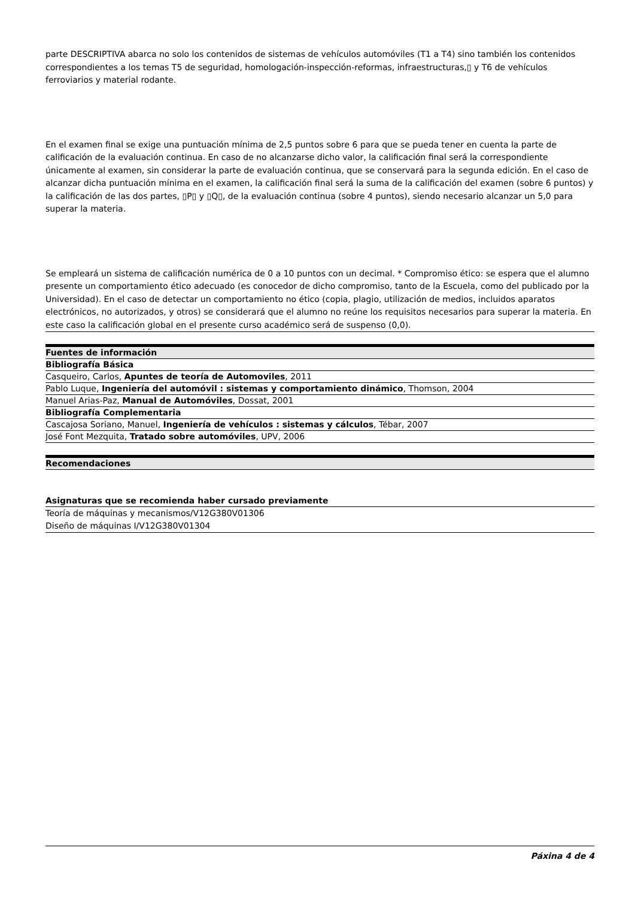parte DESCRIPTIVA abarca no solo los contenidos de sistemas de vehículos automóviles (T1 a T4) sino también los contenidos correspondientes a los temas T5 de seguridad, homologación-inspección-reformas, infraestructuras,▯ y T6 de vehículos ferroviarios y material rodante.
En el examen final se exige una puntuación mínima de 2,5 puntos sobre 6 para que se pueda tener en cuenta la parte de calificación de la evaluación continua. En caso de no alcanzarse dicho valor, la calificación final será la correspondiente únicamente al examen, sin considerar la parte de evaluación continua, que se conservará para la segunda edición. En el caso de alcanzar dicha puntuación mínima en el examen, la calificación final será la suma de la calificación del examen (sobre 6 puntos) y la calificación de las dos partes, ▯P▯ y ▯Q▯, de la evaluación continua (sobre 4 puntos), siendo necesario alcanzar un 5,0 para superar la materia.
Se empleará un sistema de calificación numérica de 0 a 10 puntos con un decimal. * Compromiso ético: se espera que el alumno presente un comportamiento ético adecuado (es conocedor de dicho compromiso, tanto de la Escuela, como del publicado por la Universidad). En el caso de detectar un comportamiento no ético (copia, plagio, utilización de medios, incluidos aparatos electrónicos, no autorizados, y otros) se considerará que el alumno no reúne los requisitos necesarios para superar la materia. En este caso la calificación global en el presente curso académico será de suspenso (0,0).
| Fuentes de información |
| --- |
| Bibliografía Básica |
| Casqueiro, Carlos, Apuntes de teoría de Automoviles , 2011 |
| Pablo Luque, Ingeniería del automóvil : sistemas y comportamiento dinámico , Thomson, 2004 |
| Manuel Arias-Paz, Manual de Automóviles , Dossat, 2001 |
| Bibliografía Complementaria |
| Cascajosa Soriano, Manuel, Ingeniería de vehículos : sistemas y cálculos , Tébar, 2007 |
| José Font Mezquita, Tratado sobre automóviles , UPV, 2006 |
| Recomendaciones |
| --- |
| Asignaturas que se recomienda haber cursado previamente |
| --- |
| Teoría de máquinas y mecanismos/V12G380V01306 |
| Diseño de máquinas I/V12G380V01304 |
Páxina 4 de 4